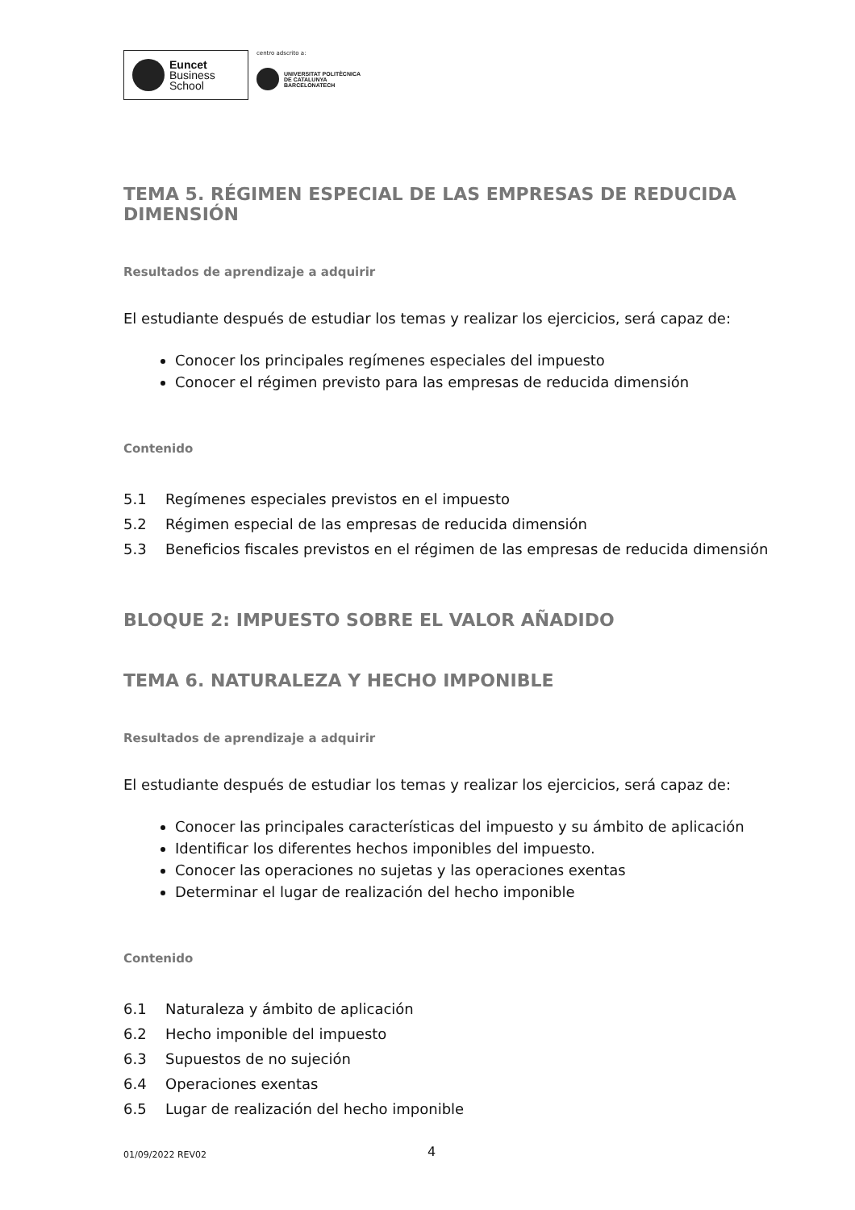Euncet
Business
School
centro adscrito a:
UNIVERSITAT POLITÈCNICA
DE CATALUNYA
BARCELONATECH
TEMA 5. RÉGIMEN ESPECIAL DE LAS EMPRESAS DE REDUCIDA DIMENSIÓN
Resultados de aprendizaje a adquirir
El estudiante después de estudiar los temas y realizar los ejercicios, será capaz de:
Conocer los principales regímenes especiales del impuesto
Conocer el régimen previsto para las empresas de reducida dimensión
Contenido
5.1 Regímenes especiales previstos en el impuesto
5.2 Régimen especial de las empresas de reducida dimensión
5.3 Beneficios fiscales previstos en el régimen de las empresas de reducida dimensión
BLOQUE 2: IMPUESTO SOBRE EL VALOR AÑADIDO
TEMA 6. NATURALEZA Y HECHO IMPONIBLE
Resultados de aprendizaje a adquirir
El estudiante después de estudiar los temas y realizar los ejercicios, será capaz de:
Conocer las principales características del impuesto y su ámbito de aplicación
Identificar los diferentes hechos imponibles del impuesto.
Conocer las operaciones no sujetas y las operaciones exentas
Determinar el lugar de realización del hecho imponible
Contenido
6.1 Naturaleza y ámbito de aplicación
6.2 Hecho imponible del impuesto
6.3 Supuestos de no sujeción
6.4 Operaciones exentas
6.5 Lugar de realización del hecho imponible
01/09/2022 REV02 4